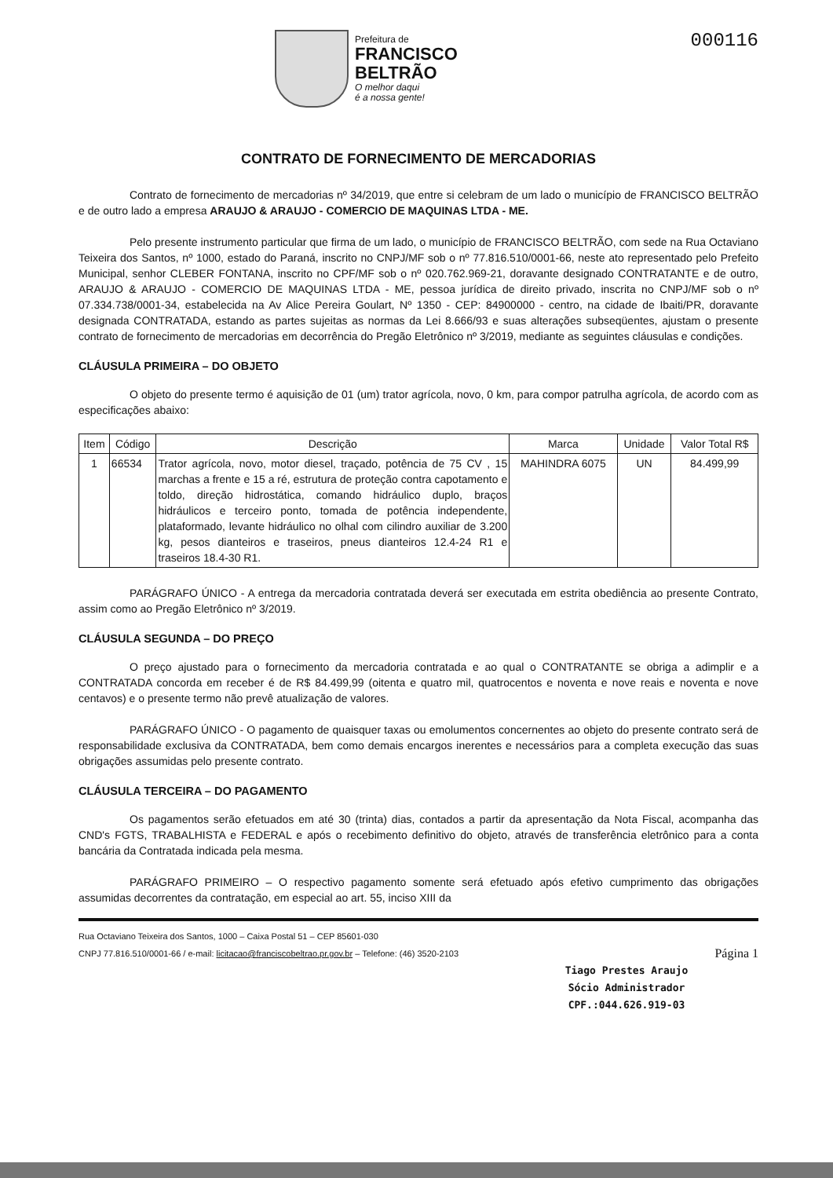Prefeitura de
FRANCISCO
BELTRÃO
O melhor daqui
é a nossa gente!
000116
CONTRATO DE FORNECIMENTO DE MERCADORIAS
Contrato de fornecimento de mercadorias nº 34/2019, que entre si celebram de um lado o município de FRANCISCO BELTRÃO e de outro lado a empresa ARAUJO & ARAUJO - COMERCIO DE MAQUINAS LTDA - ME.
Pelo presente instrumento particular que firma de um lado, o município de FRANCISCO BELTRÃO, com sede na Rua Octaviano Teixeira dos Santos, nº 1000, estado do Paraná, inscrito no CNPJ/MF sob o nº 77.816.510/0001-66, neste ato representado pelo Prefeito Municipal, senhor CLEBER FONTANA, inscrito no CPF/MF sob o nº 020.762.969-21, doravante designado CONTRATANTE e de outro, ARAUJO & ARAUJO - COMERCIO DE MAQUINAS LTDA - ME, pessoa jurídica de direito privado, inscrita no CNPJ/MF sob o nº 07.334.738/0001-34, estabelecida na Av Alice Pereira Goulart, Nº 1350 - CEP: 84900000 - centro, na cidade de Ibaiti/PR, doravante designada CONTRATADA, estando as partes sujeitas as normas da Lei 8.666/93 e suas alterações subseqüentes, ajustam o presente contrato de fornecimento de mercadorias em decorrência do Pregão Eletrônico nº 3/2019, mediante as seguintes cláusulas e condições.
CLÁUSULA PRIMEIRA – DO OBJETO
O objeto do presente termo é aquisição de 01 (um) trator agrícola, novo, 0 km, para compor patrulha agrícola, de acordo com as especificações abaixo:
| Item | Código | Descrição | Marca | Unidade | Valor Total R$ |
| --- | --- | --- | --- | --- | --- |
| 1 | 66534 | Trator agrícola, novo, motor diesel, traçado, potência de 75 CV , 15 marchas a frente e 15 a ré, estrutura de proteção contra capotamento e toldo, direção hidrostática, comando hidráulico duplo, braços hidráulicos e terceiro ponto, tomada de potência independente, plataformado, levante hidráulico no olhal com cilindro auxiliar de 3.200 kg, pesos dianteiros e traseiros, pneus dianteiros 12.4-24 R1 e traseiros 18.4-30 R1. | MAHINDRA 6075 | UN | 84.499,99 |
PARÁGRAFO ÚNICO - A entrega da mercadoria contratada deverá ser executada em estrita obediência ao presente Contrato, assim como ao Pregão Eletrônico nº 3/2019.
CLÁUSULA SEGUNDA – DO PREÇO
O preço ajustado para o fornecimento da mercadoria contratada e ao qual o CONTRATANTE se obriga a adimplir e a CONTRATADA concorda em receber é de R$ 84.499,99 (oitenta e quatro mil, quatrocentos e noventa e nove reais e noventa e nove centavos) e o presente termo não prevê atualização de valores.
PARÁGRAFO ÚNICO - O pagamento de quaisquer taxas ou emolumentos concernentes ao objeto do presente contrato será de responsabilidade exclusiva da CONTRATADA, bem como demais encargos inerentes e necessários para a completa execução das suas obrigações assumidas pelo presente contrato.
CLÁUSULA TERCEIRA – DO PAGAMENTO
Os pagamentos serão efetuados em até 30 (trinta) dias, contados a partir da apresentação da Nota Fiscal, acompanha das CND's FGTS, TRABALHISTA e FEDERAL e após o recebimento definitivo do objeto, através de transferência eletrônico para a conta bancária da Contratada indicada pela mesma.
PARÁGRAFO PRIMEIRO – O respectivo pagamento somente será efetuado após efetivo cumprimento das obrigações assumidas decorrentes da contratação, em especial ao art. 55, inciso XIII da
Rua Octaviano Teixeira dos Santos, 1000 – Caixa Postal 51 – CEP 85601-030
CNPJ 77.816.510/0001-66 / e-mail: licitacao@franciscobeltrao.pr.gov.br – Telefone: (46) 3520-2103 Página 1
Tiago Prestes Araujo
Sócio Administrador
CPF.:044.626.919-03